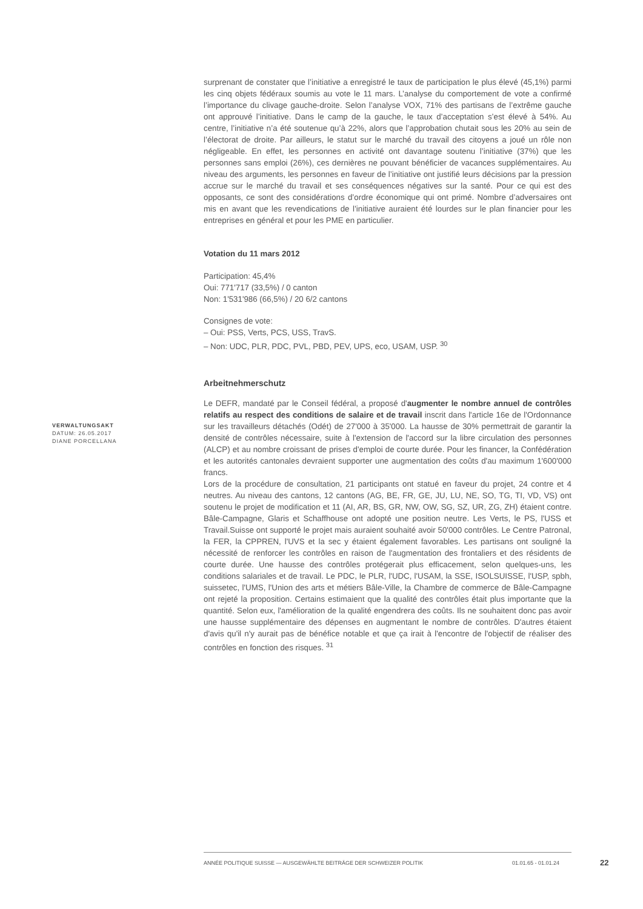surprenant de constater que l’initiative a enregistré le taux de participation le plus élevé (45,1%) parmi les cinq objets fédéraux soumis au vote le 11 mars. L’analyse du comportement de vote a confirmé l’importance du clivage gauche-droite. Selon l’analyse VOX, 71% des partisans de l’extrême gauche ont approuvé l’initiative. Dans le camp de la gauche, le taux d’acceptation s’est élevé à 54%. Au centre, l’initiative n’a été soutenue qu’à 22%, alors que l’approbation chutait sous les 20% au sein de l’électorat de droite. Par ailleurs, le statut sur le marché du travail des citoyens a joué un rôle non négligeable. En effet, les personnes en activité ont davantage soutenu l’initiative (37%) que les personnes sans emploi (26%), ces dernières ne pouvant bénéficier de vacances supplémentaires. Au niveau des arguments, les personnes en faveur de l’initiative ont justifié leurs décisions par la pression accrue sur le marché du travail et ses conséquences négatives sur la santé. Pour ce qui est des opposants, ce sont des considérations d’ordre économique qui ont primé. Nombre d’adversaires ont mis en avant que les revendications de l’initiative auraient été lourdes sur le plan financier pour les entreprises en général et pour les PME en particulier.
Votation du 11 mars 2012
Participation: 45,4%
Oui: 771'717 (33,5%) / 0 canton
Non: 1'531'986 (66,5%) / 20 6/2 cantons
Consignes de vote:
– Oui: PSS, Verts, PCS, USS, TravS.
– Non: UDC, PLR, PDC, PVL, PBD, PEV, UPS, eco, USAM, USP. <sup>30</sup>
Arbeitnehmerschutz
Le DEFR, mandaté par le Conseil fédéral, a proposé d'augmenter le nombre annuel de contrôles relatifs au respect des conditions de salaire et de travail inscrit dans l'article 16e de l'Ordonnance sur les travailleurs détachés (Odét) de 27'000 à 35'000. La hausse de 30% permettrait de garantir la densité de contrôles nécessaire, suite à l'extension de l'accord sur la libre circulation des personnes (ALCP) et au nombre croissant de prises d'emploi de courte durée. Pour les financer, la Confédération et les autorités cantonales devraient supporter une augmentation des coûts d'au maximum 1'600'000 francs.
Lors de la procédure de consultation, 21 participants ont statué en faveur du projet, 24 contre et 4 neutres. Au niveau des cantons, 12 cantons (AG, BE, FR, GE, JU, LU, NE, SO, TG, TI, VD, VS) ont soutenu le projet de modification et 11 (AI, AR, BS, GR, NW, OW, SG, SZ, UR, ZG, ZH) étaient contre. Bâle-Campagne, Glaris et Schaffhouse ont adopté une position neutre. Les Verts, le PS, l'USS et Travail.Suisse ont supporté le projet mais auraient souhaité avoir 50'000 contrôles. Le Centre Patronal, la FER, la CPPREN, l'UVS et la sec y étaient également favorables. Les partisans ont souligné la nécessité de renforcer les contrôles en raison de l'augmentation des frontaliers et des résidents de courte durée. Une hausse des contrôles protégerait plus efficacement, selon quelques-uns, les conditions salariales et de travail. Le PDC, le PLR, l'UDC, l'USAM, la SSE, ISOLSUISSE, l'USP, spbh, suissetec, l'UMS, l'Union des arts et métiers Bâle-Ville, la Chambre de commerce de Bâle-Campagne ont rejeté la proposition. Certains estimaient que la qualité des contrôles était plus importante que la quantité. Selon eux, l'amélioration de la qualité engendrera des coûts. Ils ne souhaitent donc pas avoir une hausse supplémentaire des dépenses en augmentant le nombre de contrôles. D'autres étaient d'avis qu'il n'y aurait pas de bénéfice notable et que ça irait à l'encontre de l'objectif de réaliser des contrôles en fonction des risques. <sup>31</sup>
VERWALTUNGSAKT
DATUM: 26.05.2017
DIANE PORCELLANA
ANNÉE POLITIQUE SUISSE — AUSGEWÄHLTE BEITRÄGE DER SCHWEIZER POLITIK 01.01.65 - 01.01.24
22